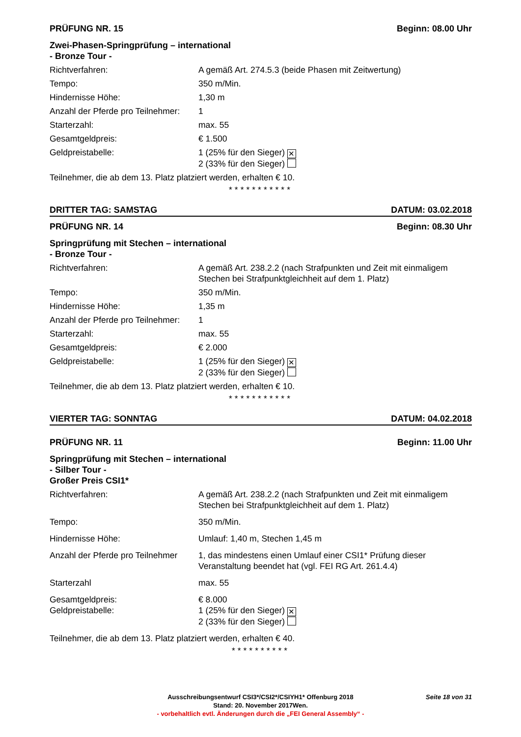PRÜFUNG NR. 15 Beginn: 08.00 Uhr
Zwei-Phasen-Springprüfung – international
- Bronze Tour -
Richtverfahren: A gemäß Art. 274.5.3 (beide Phasen mit Zeitwertung)
Tempo: 350 m/Min.
Hindernisse Höhe: 1,30 m
Anzahl der Pferde pro Teilnehmer:
1
Starterzahl: max. 55
Gesamtgeldpreis: € 1.500
Geldpreistabelle: 1 (25% für den Sieger) ✕
2 (33% für den Sieger)
Teilnehmer, die ab dem 13. Platz platziert werden, erhalten € 10.
***********
DRITTER TAG: SAMSTAG DATUM: 03.02.2018
PRÜFUNG NR. 14 Beginn: 08.30 Uhr
Springprüfung mit Stechen – international
- Bronze Tour -
Richtverfahren: A gemäß Art. 238.2.2 (nach Strafpunkten und Zeit mit einmaligem Stechen bei Strafpunktgleichheit auf dem 1. Platz)
Tempo: 350 m/Min.
Hindernisse Höhe: 1,35 m
Anzahl der Pferde pro Teilnehmer:
1
Starterzahl: max. 55
Gesamtgeldpreis: € 2.000
Geldpreistabelle: 1 (25% für den Sieger) ✕
2 (33% für den Sieger)
Teilnehmer, die ab dem 13. Platz platziert werden, erhalten € 10.
***********
VIERTER TAG: SONNTAG DATUM: 04.02.2018
PRÜFUNG NR. 11 Beginn: 11.00 Uhr
Springprüfung mit Stechen – international
- Silber Tour -
Großer Preis CSI1*
Richtverfahren: A gemäß Art. 238.2.2 (nach Strafpunkten und Zeit mit einmaligem Stechen bei Strafpunktgleichheit auf dem 1. Platz)
Tempo: 350 m/Min.
Hindernisse Höhe: Umlauf: 1,40 m, Stechen 1,45 m
Anzahl der Pferde pro Teilnehmer
1, das mindestens einen Umlauf einer CSI1* Prüfung dieser Veranstaltung beendet hat (vgl. FEI RG Art. 261.4.4)
Starterzahl max. 55
Gesamtgeldpreis:
Geldpreistabelle:
€ 8.000
1 (25% für den Sieger) ✕
2 (33% für den Sieger)
Teilnehmer, die ab dem 13. Platz platziert werden, erhalten € 40.
**********
Seite 18 von 31 Ausschreibungsentwurf CSI3*/CSI2*/CSIYH1* Offenburg 2018
Stand: 20. November 2017Wen.
- vorbehaltlich evtl. Änderungen durch die „FEI General Assembly“ -